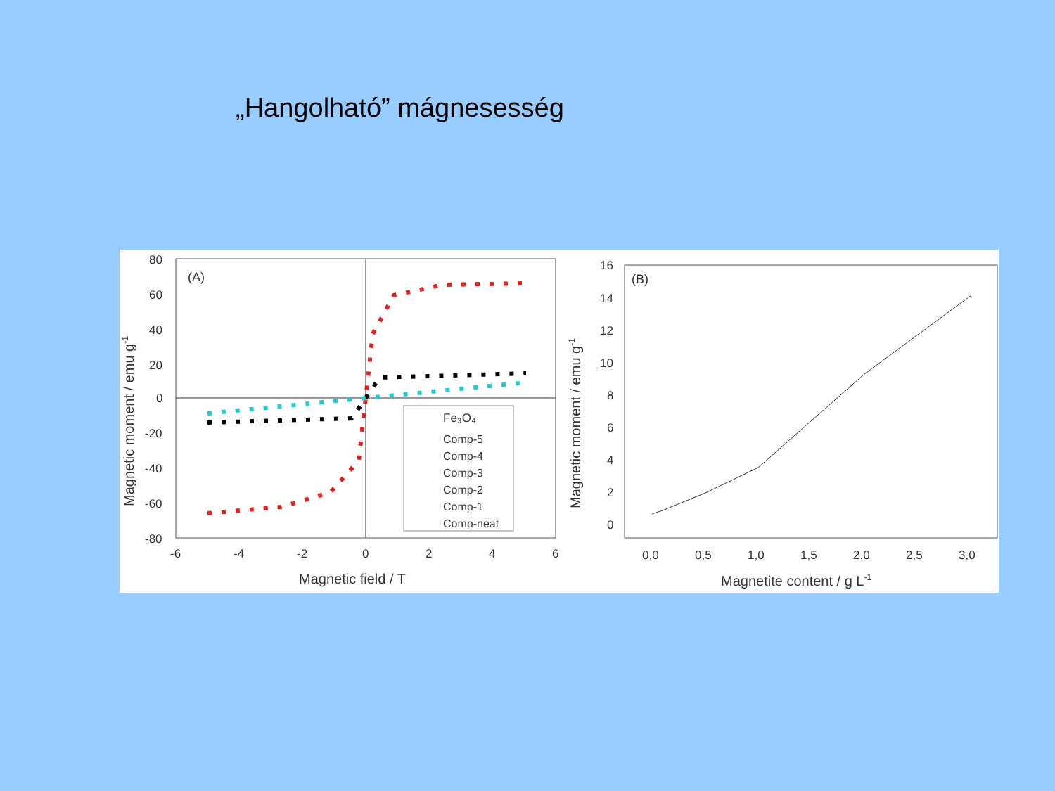„Hangolható” mágnesesség
(A)
80
60
40
20
0
-20
-40
-60
-80
-6
-4
-2
0
2
4
6
Magnetic field / T
Magnetic moment / emu g-1
Fe₃O₄
Comp-5
Comp-4
Comp-3
Comp-2
Comp-1
Comp-neat
(B)
16
14
12
10
8
6
4
2
0
0,0
0,5
1,0
1,5
2,0
2,5
3,0
Magnetite content / g L-1
Magnetic moment / emu g-1